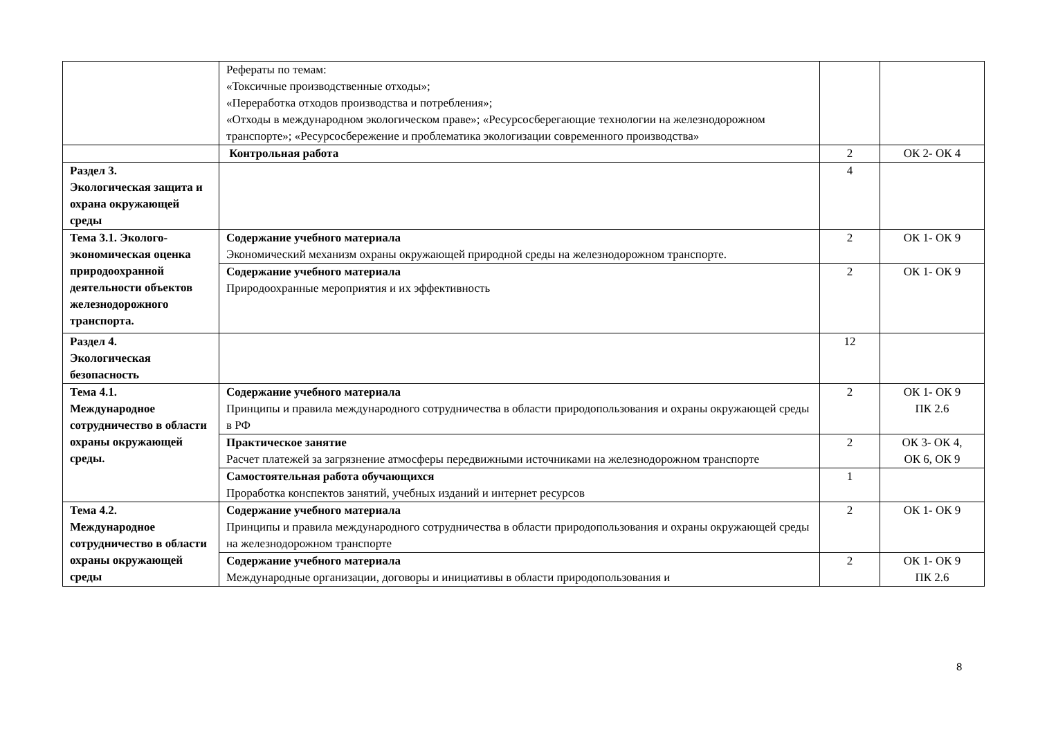| | Рефераты по темам: «Токсичные производственные отходы»; «Переработка отходов производства и потребления»; «Отходы в международном экологическом праве»; «Ресурсосберегающие технологии на железнодорожном транспорте»; «Ресурсосбережение и проблематика экологизации современного производства» | | |
| | Контрольная работа | 2 | ОК 2- ОК 4 |
| Раздел 3. Экологическая защита и охрана окружающей среды | | 4 | |
| Тема 3.1. Эколого-экономическая оценка природоохранной деятельности объектов железнодорожного транспорта. | Содержание учебного материала Экономический механизм охраны окружающей природной среды на железнодорожном транспорте. | 2 | ОК 1- ОК 9 |
| | Содержание учебного материала Природоохранные мероприятия и их эффективность | 2 | ОК 1- ОК 9 |
| Раздел 4. Экологическая безопасность | | 12 | |
| Тема 4.1. Международное сотрудничество в области охраны окружающей среды. | Содержание учебного материала Принципы и правила международного сотрудничества в области природопользования и охраны окружающей среды в РФ | 2 | ОК 1- ОК 9 ПК 2.6 |
| | Практическое занятие Расчет платежей за загрязнение атмосферы передвижными источниками на железнодорожном транспорте | 2 | ОК 3- ОК 4, ОК 6, ОК 9 |
| | Самостоятельная работа обучающихся Проработка конспектов занятий, учебных изданий и интернет ресурсов | 1 | |
| Тема 4.2. Международное сотрудничество в области охраны окружающей среды | Содержание учебного материала Принципы и правила международного сотрудничества в области природопользования и охраны окружающей среды на железнодорожном транспорте | 2 | ОК 1- ОК 9 |
| | Содержание учебного материала Международные организации, договоры и инициативы в области природопользования и | 2 | ОК 1- ОК 9 ПК 2.6 |
8